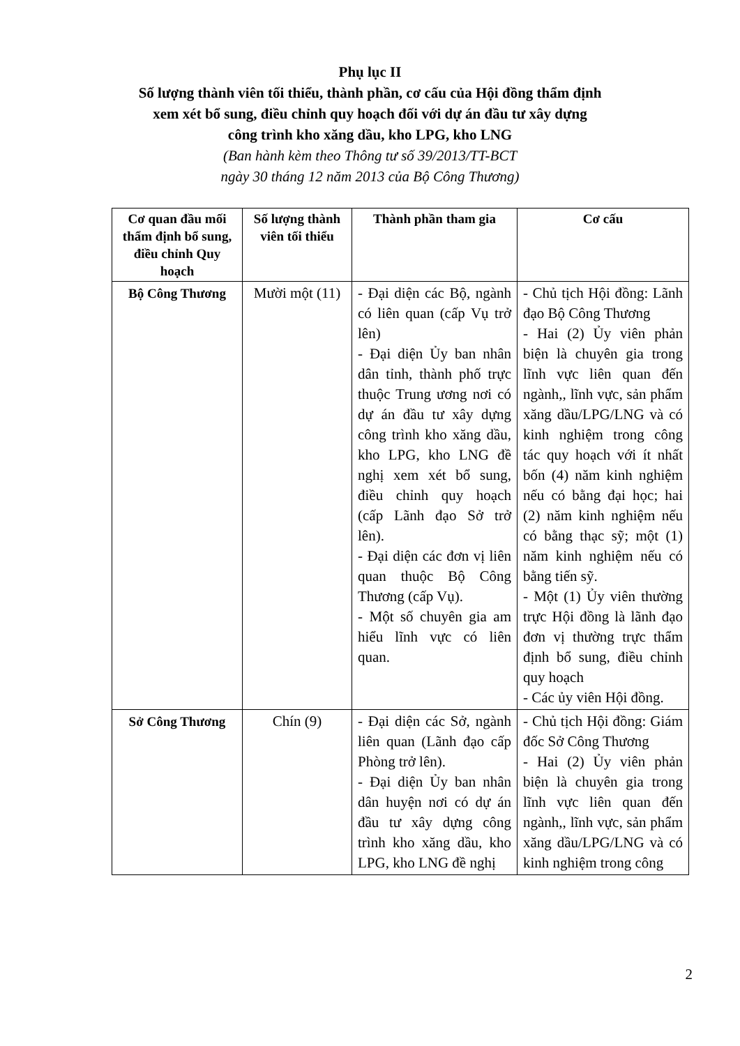Phụ lục II
Số lượng thành viên tối thiểu, thành phần, cơ cấu của Hội đồng thẩm định
xem xét bổ sung, điều chỉnh quy hoạch đối với dự án đầu tư xây dựng
công trình kho xăng dầu, kho LPG, kho LNG
(Ban hành kèm theo Thông tư số 39/2013/TT-BCT
ngày 30 tháng 12 năm 2013 của Bộ Công Thương)
| Cơ quan đầu mối thẩm định bổ sung, điều chỉnh Quy hoạch | Số lượng thành viên tối thiểu | Thành phần tham gia | Cơ cấu |
| --- | --- | --- | --- |
| Bộ Công Thương | Mười một (11) | - Đại diện các Bộ, ngành có liên quan (cấp Vụ trở lên) - Đại diện Ủy ban nhân dân tỉnh, thành phố trực thuộc Trung ương nơi có dự án đầu tư xây dựng công trình kho xăng dầu, kho LPG, kho LNG đề nghị xem xét bổ sung, điều chỉnh quy hoạch (cấp Lãnh đạo Sở trở lên). - Đại diện các đơn vị liên quan thuộc Bộ Công Thương (cấp Vụ). - Một số chuyên gia am hiểu lĩnh vực có liên quan. | - Chủ tịch Hội đồng: Lãnh đạo Bộ Công Thương - Hai (2) Ủy viên phản biện là chuyên gia trong lĩnh vực liên quan đến ngành,, lĩnh vực, sản phẩm xăng dầu/LPG/LNG và có kinh nghiệm trong công tác quy hoạch với ít nhất bốn (4) năm kinh nghiệm nếu có bằng đại học; hai (2) năm kinh nghiệm nếu có bằng thạc sỹ; một (1) năm kinh nghiệm nếu có bằng tiến sỹ. - Một (1) Ủy viên thường trực Hội đồng là lãnh đạo đơn vị thường trực thẩm định bổ sung, điều chỉnh quy hoạch - Các ủy viên Hội đồng. |
| Sở Công Thương | Chín (9) | - Đại diện các Sở, ngành liên quan (Lãnh đạo cấp Phòng trở lên). - Đại diện Ủy ban nhân dân huyện nơi có dự án đầu tư xây dựng công trình kho xăng dầu, kho LPG, kho LNG đề nghị | - Chủ tịch Hội đồng: Giám đốc Sở Công Thương - Hai (2) Ủy viên phản biện là chuyên gia trong lĩnh vực liên quan đến ngành,, lĩnh vực, sản phẩm xăng dầu/LPG/LNG và có kinh nghiệm trong công |
2